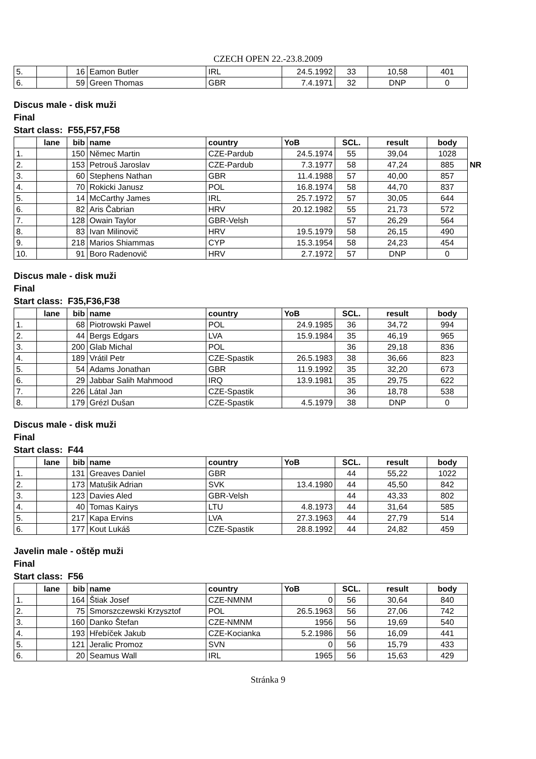CZECH OPEN 22.-23.8.2009
| 5. | | 16 | Eamon Butler | IRL | 24.5.1992 | 33 | 10,58 | 401 |
| 6. | | 59 | Green Thomas | GBR | 7.4.1971 | 32 | DNP | 0 |
Discus male - disk muži
Final
Start class: F55,F57,F58
| | lane | bib | name | country | YoB | SCL. | result | body | |
| 1. | | 150 | Němec Martin | CZE-Pardub | 24.5.1974 | 55 | 39,04 | 1028 | |
| 2. | | 153 | Petrouš Jaroslav | CZE-Pardub | 7.3.1977 | 58 | 47,24 | 885 | NR |
| 3. | | 60 | Stephens Nathan | GBR | 11.4.1988 | 57 | 40,00 | 857 | |
| 4. | | 70 | Rokicki Janusz | POL | 16.8.1974 | 58 | 44,70 | 837 | |
| 5. | | 14 | McCarthy James | IRL | 25.7.1972 | 57 | 30,05 | 644 | |
| 6. | | 82 | Aris Čabrian | HRV | 20.12.1982 | 55 | 21,73 | 572 | |
| 7. | | 128 | Owain Taylor | GBR-Velsh | | 57 | 26,29 | 564 | |
| 8. | | 83 | Ivan Milinovič | HRV | 19.5.1979 | 58 | 26,15 | 490 | |
| 9. | | 218 | Marios Shiammas | CYP | 15.3.1954 | 58 | 24,23 | 454 | |
| 10. | | 91 | Boro Radenovič | HRV | 2.7.1972 | 57 | DNP | 0 | |
Discus male - disk muži
Final
Start class: F35,F36,F38
| | lane | bib | name | country | YoB | SCL. | result | body |
| --- | --- | --- | --- | --- | --- | --- | --- | --- |
| 1. | | 68 | Piotrowski Pawel | POL | 24.9.1985 | 36 | 34,72 | 994 |
| 2. | | 44 | Bergs Edgars | LVA | 15.9.1984 | 35 | 46,19 | 965 |
| 3. | | 200 | Glab Michal | POL | | 36 | 29,18 | 836 |
| 4. | | 189 | Vrátil Petr | CZE-Spastik | 26.5.1983 | 38 | 36,66 | 823 |
| 5. | | 54 | Adams Jonathan | GBR | 11.9.1992 | 35 | 32,20 | 673 |
| 6. | | 29 | Jabbar Salih Mahmood | IRQ | 13.9.1981 | 35 | 29,75 | 622 |
| 7. | | 226 | Látal Jan | CZE-Spastik | | 36 | 18,78 | 538 |
| 8. | | 179 | Grézl Dušan | CZE-Spastik | 4.5.1979 | 38 | DNP | 0 |
Discus male - disk muži
Final
Start class: F44
| | lane | bib | name | country | YoB | SCL. | result | body |
| --- | --- | --- | --- | --- | --- | --- | --- | --- |
| 1. | | 131 | Greaves Daniel | GBR | | 44 | 55,22 | 1022 |
| 2. | | 173 | Matušik Adrian | SVK | 13.4.1980 | 44 | 45,50 | 842 |
| 3. | | 123 | Davies Aled | GBR-Velsh | | 44 | 43,33 | 802 |
| 4. | | 40 | Tomas Kairys | LTU | 4.8.1973 | 44 | 31,64 | 585 |
| 5. | | 217 | Kapa Ervins | LVA | 27.3.1963 | 44 | 27,79 | 514 |
| 6. | | 177 | Kout Lukáš | CZE-Spastik | 28.8.1992 | 44 | 24,82 | 459 |
Javelin male - oštěp muži
Final
Start class: F56
| | lane | bib | name | country | YoB | SCL. | result | body |
| --- | --- | --- | --- | --- | --- | --- | --- | --- |
| 1. | | 164 | Štiak Josef | CZE-NMNM | 0 | 56 | 30,64 | 840 |
| 2. | | 75 | Smorszczewski Krzysztof | POL | 26.5.1963 | 56 | 27,06 | 742 |
| 3. | | 160 | Danko Štefan | CZE-NMNM | 1956 | 56 | 19,69 | 540 |
| 4. | | 193 | Hřebíček Jakub | CZE-Kocianka | 5.2.1986 | 56 | 16,09 | 441 |
| 5. | | 121 | Jeralic Promoz | SVN | 0 | 56 | 15,79 | 433 |
| 6. | | 20 | Seamus Wall | IRL | 1965 | 56 | 15,63 | 429 |
Stránka 9